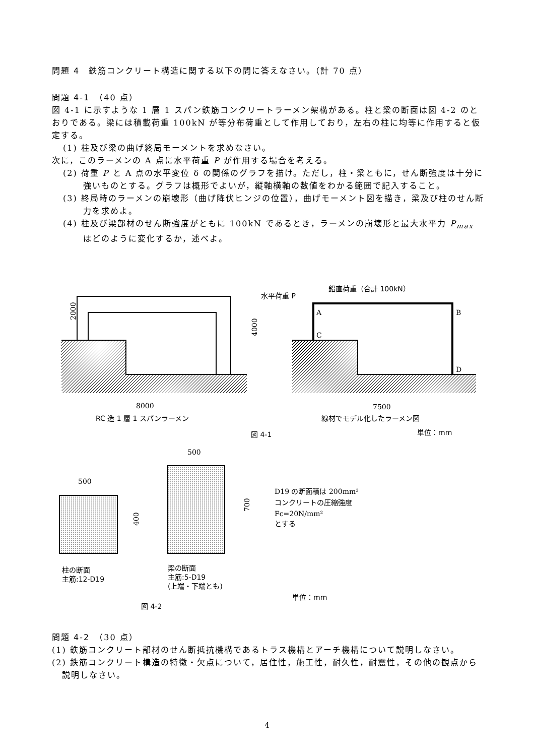問題 4　鉄筋コンクリート構造に関する以下の問に答えなさい。（計 70 点）
問題 4-1　（40 点）
図 4-1 に示すような 1 層 1 スパン鉄筋コンクリートラーメン架構がある。柱と梁の断面は図 4-2 のとおりである。梁には積載荷重 100kN が等分布荷重として作用しており，左右の柱に均等に作用すると仮定する。
(1) 柱及び梁の曲げ終局モーメントを求めなさい。
次に，このラーメンの A 点に水平荷重 P が作用する場合を考える。
(2) 荷重 P と A 点の水平変位 δ の関係のグラフを描け。ただし，柱・梁ともに，せん断強度は十分に強いものとする。グラフは概形でよいが，縦軸横軸の数値をわかる範囲で記入すること。
(3) 終局時のラーメンの崩壊形（曲げ降伏ヒンジの位置），曲げモーメント図を描き，梁及び柱のせん断力を求めよ。
(4) 柱及び梁部材のせん断強度がともに 100kN であるとき，ラーメンの崩壊形と最大水平力 P<sub>max</sub> はどのように変化するか，述べよ。
2000
4000
8000
RC 造 1 層 1 スパンラーメン
鉛直荷重（合計 100kN）
水平荷重 P
A
B
C
D
7500
線材でモデル化したラーメン図
図 4-1
単位：mm
500
400
500
700
D19 の断面積は 200mm²
コンクリートの圧縮強度
Fc=20N/mm²
とする
柱の断面
主筋:12-D19
梁の断面
主筋:5-D19
(上端・下端とも)
単位：mm
図 4-2
問題 4-2　（30 点）
(1) 鉄筋コンクリート部材のせん断抵抗機構であるトラス機構とアーチ機構について説明しなさい。
(2) 鉄筋コンクリート構造の特徴・欠点について，居住性，施工性，耐久性，耐震性，その他の観点から説明しなさい。
4